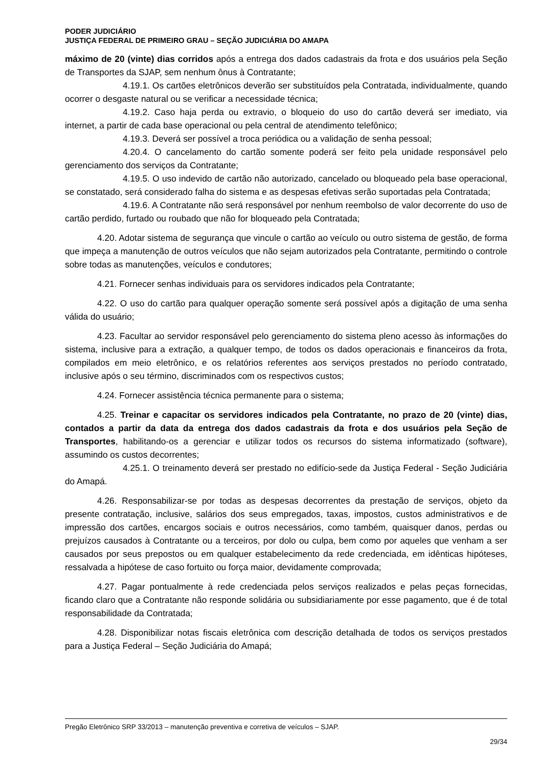PODER JUDICIÁRIO
JUSTIÇA FEDERAL DE PRIMEIRO GRAU – SEÇÃO JUDICIÁRIA DO AMAPA
máximo de 20 (vinte) dias corridos após a entrega dos dados cadastrais da frota e dos usuários pela Seção de Transportes da SJAP, sem nenhum ônus à Contratante;
4.19.1. Os cartões eletrônicos deverão ser substituídos pela Contratada, individualmente, quando ocorrer o desgaste natural ou se verificar a necessidade técnica;
4.19.2. Caso haja perda ou extravio, o bloqueio do uso do cartão deverá ser imediato, via internet, a partir de cada base operacional ou pela central de atendimento telefônico;
4.19.3. Deverá ser possível a troca periódica ou a validação de senha pessoal;
4.20.4. O cancelamento do cartão somente poderá ser feito pela unidade responsável pelo gerenciamento dos serviços da Contratante;
4.19.5. O uso indevido de cartão não autorizado, cancelado ou bloqueado pela base operacional, se constatado, será considerado falha do sistema e as despesas efetivas serão suportadas pela Contratada;
4.19.6. A Contratante não será responsável por nenhum reembolso de valor decorrente do uso de cartão perdido, furtado ou roubado que não for bloqueado pela Contratada;
4.20. Adotar sistema de segurança que vincule o cartão ao veículo ou outro sistema de gestão, de forma que impeça a manutenção de outros veículos que não sejam autorizados pela Contratante, permitindo o controle sobre todas as manutenções, veículos e condutores;
4.21. Fornecer senhas individuais para os servidores indicados pela Contratante;
4.22. O uso do cartão para qualquer operação somente será possível após a digitação de uma senha válida do usuário;
4.23. Facultar ao servidor responsável pelo gerenciamento do sistema pleno acesso às informações do sistema, inclusive para a extração, a qualquer tempo, de todos os dados operacionais e financeiros da frota, compilados em meio eletrônico, e os relatórios referentes aos serviços prestados no período contratado, inclusive após o seu término, discriminados com os respectivos custos;
4.24. Fornecer assistência técnica permanente para o sistema;
4.25. Treinar e capacitar os servidores indicados pela Contratante, no prazo de 20 (vinte) dias, contados a partir da data da entrega dos dados cadastrais da frota e dos usuários pela Seção de Transportes, habilitando-os a gerenciar e utilizar todos os recursos do sistema informatizado (software), assumindo os custos decorrentes;
4.25.1. O treinamento deverá ser prestado no edifício-sede da Justiça Federal - Seção Judiciária do Amapá.
4.26. Responsabilizar-se por todas as despesas decorrentes da prestação de serviços, objeto da presente contratação, inclusive, salários dos seus empregados, taxas, impostos, custos administrativos e de impressão dos cartões, encargos sociais e outros necessários, como também, quaisquer danos, perdas ou prejuízos causados à Contratante ou a terceiros, por dolo ou culpa, bem como por aqueles que venham a ser causados por seus prepostos ou em qualquer estabelecimento da rede credenciada, em idênticas hipóteses, ressalvada a hipótese de caso fortuito ou força maior, devidamente comprovada;
4.27. Pagar pontualmente à rede credenciada pelos serviços realizados e pelas peças fornecidas, ficando claro que a Contratante não responde solidária ou subsidiariamente por esse pagamento, que é de total responsabilidade da Contratada;
4.28. Disponibilizar notas fiscais eletrônica com descrição detalhada de todos os serviços prestados para a Justiça Federal – Seção Judiciária do Amapá;
Pregão Eletrônico SRP 33/2013 – manutenção preventiva e corretiva de veículos – SJAP.
29/34